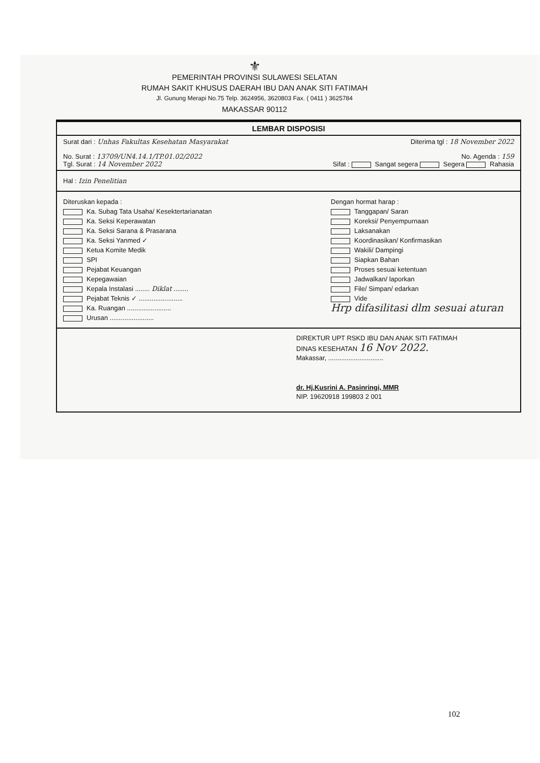⚜
PEMERINTAH PROVINSI SULAWESI SELATAN
RUMAH SAKIT KHUSUS DAERAH IBU DAN ANAK SITI FATIMAH
Jl. Gunung Merapi No.75 Telp. 3624956, 3620803 Fax. ( 0411 ) 3625784
MAKASSAR 90112
LEMBAR DISPOSISI
Surat dari : Unhas Fakultas Kesehatan Masyarakat Diterima tgl : 18 November 2022
No. Surat : 13709/UN4.14.1/TP.01.02/2022 No. Agenda : 159
Tgl. Surat : 14 November 2022 Sifat : Sangat segera Segera Rahasia
Hal : Izin Penelitian
Diteruskan kepada :
Ka. Subag Tata Usaha/ Kesektertarianatan
Ka. Seksi Keperawatan
Ka. Seksi Sarana & Prasarana
Ka. Seksi Yanmed ✓
Ketua Komite Medik
SPI
Pejabat Keuangan
Kepegawaian
Kepala Instalasi ........ Diklat ........
Pejabat Teknis ✓ ........................
Ka. Ruangan ........................
Urusan ........................
Dengan hormat harap :
Tanggapan/ Saran
Koreksi/ Penyempurnaan
Laksanakan
Koordinasikan/ Konfirmasikan
Wakili/ Dampingi
Siapkan Bahan
Proses sesuai ketentuan
Jadwalkan/ laporkan
File/ Simpan/ edarkan
Vide
Hrp difasilitasi dlm sesuai aturan
DIREKTUR UPT RSKD IBU DAN ANAK SITI FATIMAH
DINAS KESEHATAN 16 Nov 2022.
Makassar, ..............................
dr. Hj.Kusrini A. Pasinringi, MMR
NIP. 19620918 199803 2 001
102